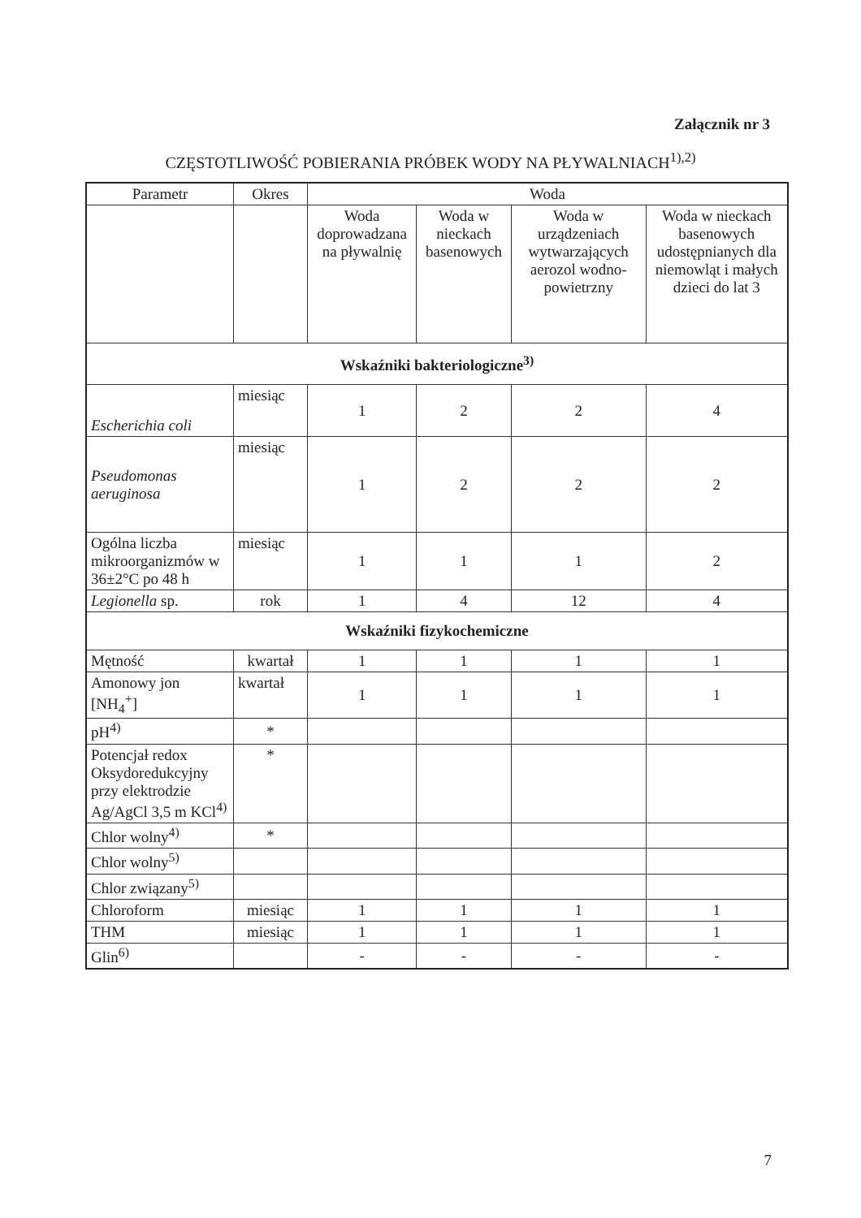Załącznik nr 3
CZĘSTOTLIWOŚĆ POBIERANIA PRÓBEK WODY NA PŁYWALNIACH<sup>1),2)</sup>
| Parametr | Okres | Woda | | | |
| --- | --- | --- | --- | --- | --- |
| | | Woda doprowadzana na pływalnię | Woda w nieckach basenowych | Woda w urządzeniach wytwarzających aerozol wodno-powietrzny | Woda w nieckach basenowych udostępnianych dla niemowląt i małych dzieci do lat 3 |
| Wskaźniki bakteriologiczne<sup>3)</sup> | | | | | |
| Escherichia coli | miesiąc | 1 | 2 | 2 | 4 |
| Pseudomonas aeruginosa | miesiąc | 1 | 2 | 2 | 2 |
| Ogólna liczba mikroorganizmów w 36±2°C po 48 h | miesiąc | 1 | 1 | 1 | 2 |
| Legionella sp. | rok | 1 | 4 | 12 | 4 |
| Wskaźniki fizykochemiczne | | | | | |
| Mętność | kwartał | 1 | 1 | 1 | 1 |
| Amonowy jon [NH<sub>4</sub><sup>+</sup>] | kwartał | 1 | 1 | 1 | 1 |
| pH<sup>4)</sup> | * | | | | |
| Potencjał redox Oksydoredukcyjny przy elektrodzie Ag/AgCl 3,5 m KCl<sup>4)</sup> | * | | | | |
| Chlor wolny<sup>4)</sup> | * | | | | |
| Chlor wolny<sup>5)</sup> | | | | | |
| Chlor związany<sup>5)</sup> | | | | | |
| Chloroform | miesiąc | 1 | 1 | 1 | 1 |
| THM | miesiąc | 1 | 1 | 1 | 1 |
| Glin<sup>6)</sup> | | - | - | - | - |
7